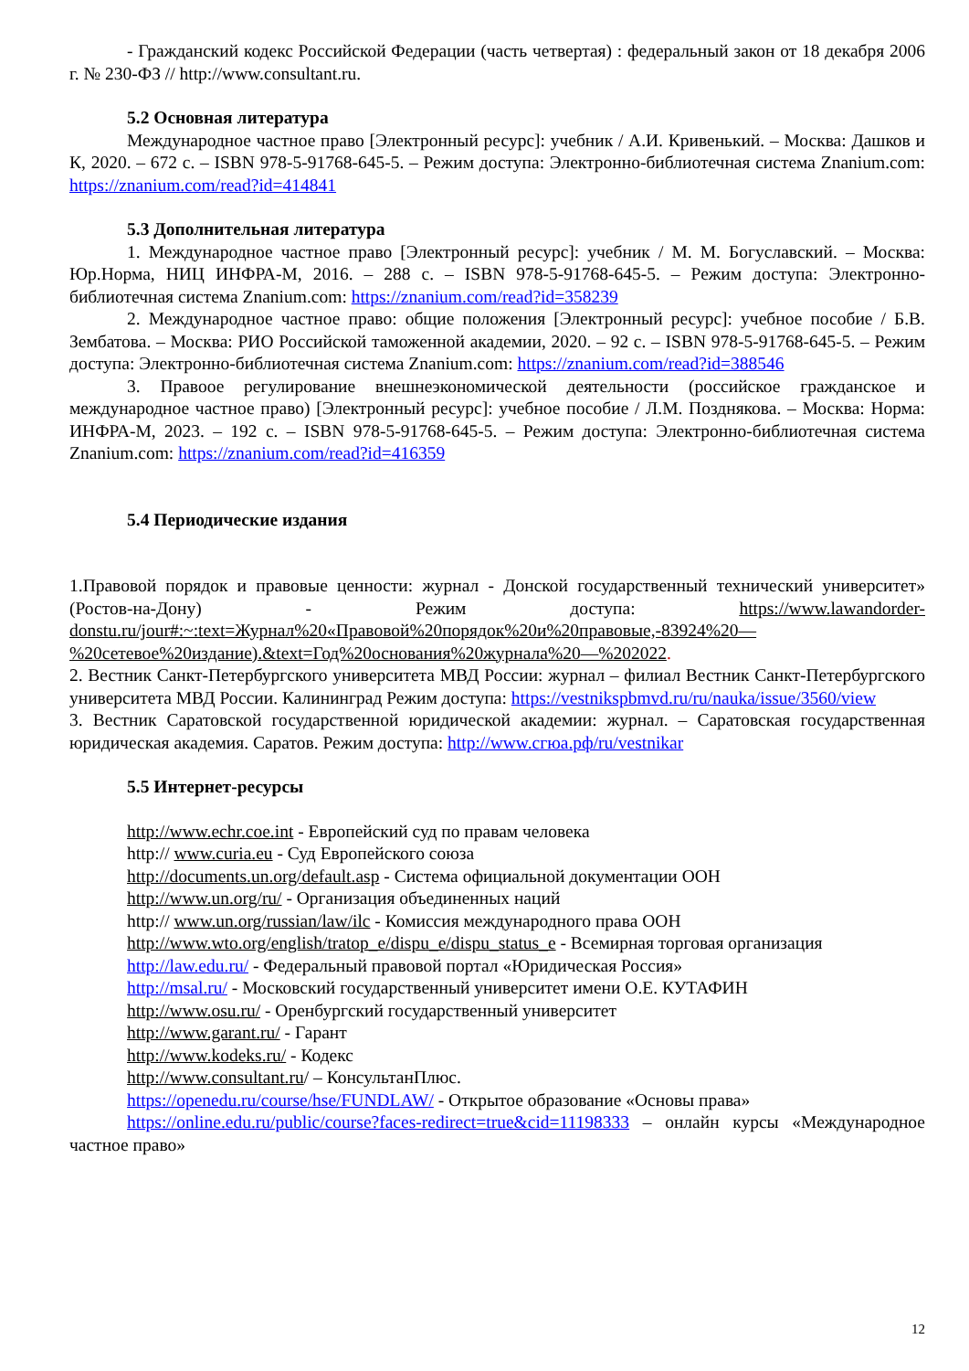- Гражданский кодекс Российской Федерации (часть четвертая) : федеральный закон от 18 декабря 2006 г. № 230-ФЗ // http://www.consultant.ru.
5.2 Основная литература
Международное частное право [Электронный ресурс]: учебник / А.И. Кривенький. – Москва: Дашков и К, 2020. – 672 с. – ISBN 978-5-91768-645-5. – Режим доступа: Электронно-библиотечная система Znanium.com: https://znanium.com/read?id=414841
5.3 Дополнительная литература
1. Международное частное право [Электронный ресурс]: учебник / М. М. Богуславский. – Москва: Юр.Норма, НИЦ ИНФРА-М, 2016. – 288 с. – ISBN 978-5-91768-645-5. – Режим доступа: Электронно-библиотечная система Znanium.com: https://znanium.com/read?id=358239
2. Международное частное право: общие положения [Электронный ресурс]: учебное пособие / Б.В. Зембатова. – Москва: РИО Российской таможенной академии, 2020. – 92 с. – ISBN 978-5-91768-645-5. – Режим доступа: Электронно-библиотечная система Znanium.com: https://znanium.com/read?id=388546
3. Правоое регулирование внешнеэкономической деятельности (российское гражданское и международное частное право) [Электронный ресурс]: учебное пособие / Л.М. Позднякова. – Москва: Норма: ИНФРА-М, 2023. – 192 с. – ISBN 978-5-91768-645-5. – Режим доступа: Электронно-библиотечная система Znanium.com: https://znanium.com/read?id=416359
5.4 Периодические издания
1.Правовой порядок и правовые ценности: журнал - Донской государственный технический университет» (Ростов-на-Дону) - Режим доступа: https://www.lawandorder-donstu.ru/jour#:~:text=Журнал%20«Правовой%20порядок%20и%20правовые,-83924%20—%20сетевое%20издание).&text=Год%20основания%20журнала%20—%202022.
2. Вестник Санкт-Петербургского университета МВД России: журнал – филиал Вестник Санкт-Петербургского университета МВД России. Калининград Режим доступа: https://vestnikspbmvd.ru/ru/nauka/issue/3560/view
3. Вестник Саратовской государственной юридической академии: журнал. – Саратовская государственная юридическая академия. Саратов. Режим доступа: http://www.сгюа.рф/ru/vestnikar
5.5 Интернет-ресурсы
http://www.echr.coe.int - Европейский суд по правам человека
http:// www.curia.eu - Суд Европейского союза
http://documents.un.org/default.asp - Система официальной документации ООН
http://www.un.org/ru/ - Организация объединенных наций
http:// www.un.org/russian/law/ilc - Комиссия международного права ООН
http://www.wto.org/english/tratop_e/dispu_e/dispu_status_e - Всемирная торговая организация
http://law.edu.ru/ - Федеральный правовой портал «Юридическая Россия»
http://msal.ru/ - Московский государственный университет имени О.Е. КУТАФИН
http://www.osu.ru/ - Оренбургский государственный университет
http://www.garant.ru/ - Гарант
http://www.kodeks.ru/ - Кодекс
http://www.consultant.ru/ – КонсультанПлюс.
https://openedu.ru/course/hse/FUNDLAW/ - Открытое образование «Основы права»
https://online.edu.ru/public/course?faces-redirect=true&cid=11198333 – онлайн курсы «Международное частное право»
12